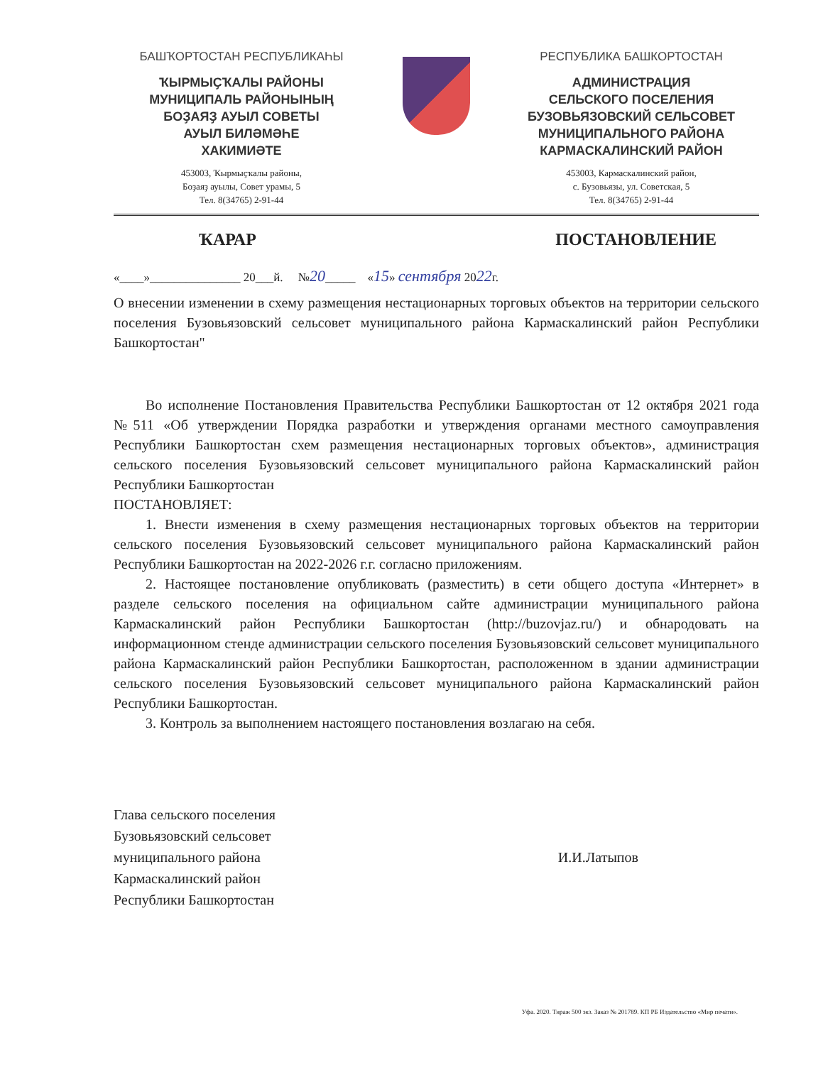БАШҠОРТОСТАН РЕСПУБЛИКАҺЫ
ҠЫРМЫҪҠАЛЫ РАЙОНЫ
МУНИЦИПАЛЬ РАЙОНЫНЫҢ
БОҘАЯҘ АУЫЛ СОВЕТЫ
АУЫЛ БИЛӘМӘҺЕ
ХАКИМИӘТЕ
453003, Ҡырмыҫҡалы районы,
Боҙаяҙ ауылы, Совет урамы, 5
Тел. 8(34765) 2-91-44
РЕСПУБЛИКА БАШКОРТОСТАН
АДМИНИСТРАЦИЯ
СЕЛЬСКОГО ПОСЕЛЕНИЯ
БУЗОВЬЯЗОВСКИЙ СЕЛЬСОВЕТ
МУНИЦИПАЛЬНОГО РАЙОНА
КАРМАСКАЛИНСКИЙ РАЙОН
453003, Кармаскалинский район,
с. Бузовьязы, ул. Советская, 5
Тел. 8(34765) 2-91-44
ҠАРАР ПОСТАНОВЛЕНИЕ
«____»_______________ 20___й. №20_____ «15» сентября 2022г.
О внесении изменении в схему размещения нестационарных торговых объектов на территории сельского поселения Бузовьязовский сельсовет муниципального района Кармаскалинский район Республики Башкортостан"
Во исполнение Постановления Правительства Республики Башкортостан от 12 октября 2021 года №511 «Об утверждении Порядка разработки и утверждения органами местного самоуправления Республики Башкортостан схем размещения нестационарных торговых объектов», администрация сельского поселения Бузовьязовский сельсовет муниципального района Кармаскалинский район Республики Башкортостан
ПОСТАНОВЛЯЕТ:
1. Внести изменения в схему размещения нестационарных торговых объектов на территории сельского поселения Бузовьязовский сельсовет муниципального района Кармаскалинский район Республики Башкортостан на 2022-2026 г.г. согласно приложениям.
2. Настоящее постановление опубликовать (разместить) в сети общего доступа «Интернет» в разделе сельского поселения на официальном сайте администрации муниципального района Кармаскалинский район Республики Башкортостан (http://buzovjaz.ru/) и обнародовать на информационном стенде администрации сельского поселения Бузовьязовский сельсовет муниципального района Кармаскалинский район Республики Башкортостан, расположенном в здании администрации сельского поселения Бузовьязовский сельсовет муниципального района Кармаскалинский район Республики Башкортостан.
3. Контроль за выполнением настоящего постановления возлагаю на себя.
Глава сельского поселения
Бузовьязовский сельсовет
муниципального района
Кармаскалинский район
Республики Башкортостан
И.И.Латыпов
Уфа. 2020. Тираж 500 экз. Заказ № 201789. КП РБ Издательство «Мир печати».